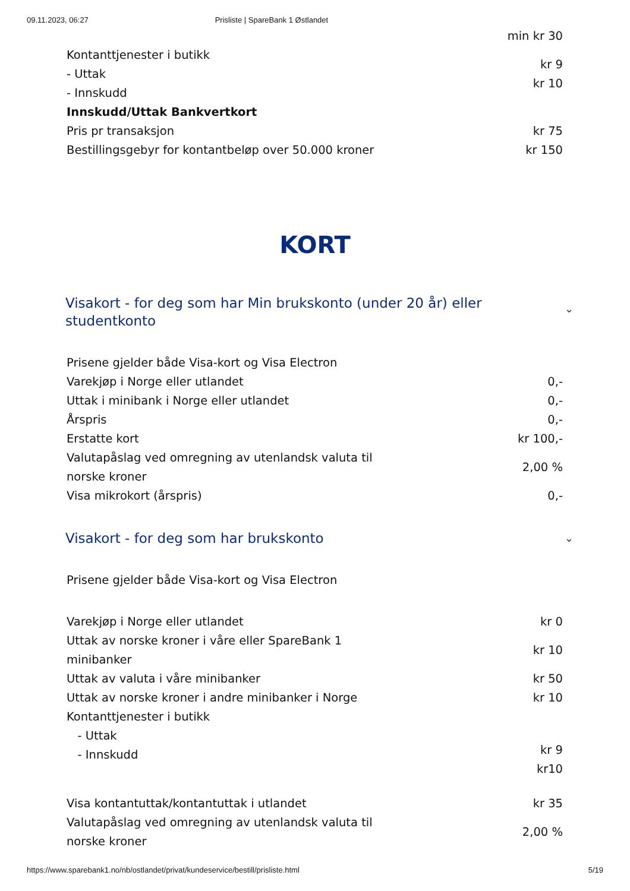09.11.2023, 06:27 Prisliste | SpareBank 1 Østlandet
| | min kr 30 |
| Kontanttjenester i butikk - Uttak - Innskudd | kr 9 kr 10 |
| Innskudd/Uttak Bankvertkort | |
| Pris pr transaksjon | kr 75 |
| Bestillingsgebyr for kontantbeløp over 50.000 kroner | kr 150 |
KORT
Visakort - for deg som har Min brukskonto (under 20 år) eller studentkonto ⌄
| Prisene gjelder både Visa-kort og Visa Electron | |
| Varekjøp i Norge eller utlandet | 0,- |
| Uttak i minibank i Norge eller utlandet | 0,- |
| Årspris | 0,- |
| Erstatte kort | kr 100,- |
| Valutapåslag ved omregning av utenlandsk valuta til norske kroner | 2,00 % |
| Visa mikrokort (årspris) | 0,- |
Visakort - for deg som har brukskonto ⌄
| Prisene gjelder både Visa-kort og Visa Electron | |
| Varekjøp i Norge eller utlandet | kr 0 |
| Uttak av norske kroner i våre eller SpareBank 1 minibanker | kr 10 |
| Uttak av valuta i våre minibanker | kr 50 |
| Uttak av norske kroner i andre minibanker i Norge | kr 10 |
| Kontanttjenester i butikk - Uttak - Innskudd | kr 9 kr10 |
| Visa kontantuttak/kontantuttak i utlandet | kr 35 |
| Valutapåslag ved omregning av utenlandsk valuta til norske kroner | 2,00 % |
https://www.sparebank1.no/nb/ostlandet/privat/kundeservice/bestill/prisliste.html 5/19